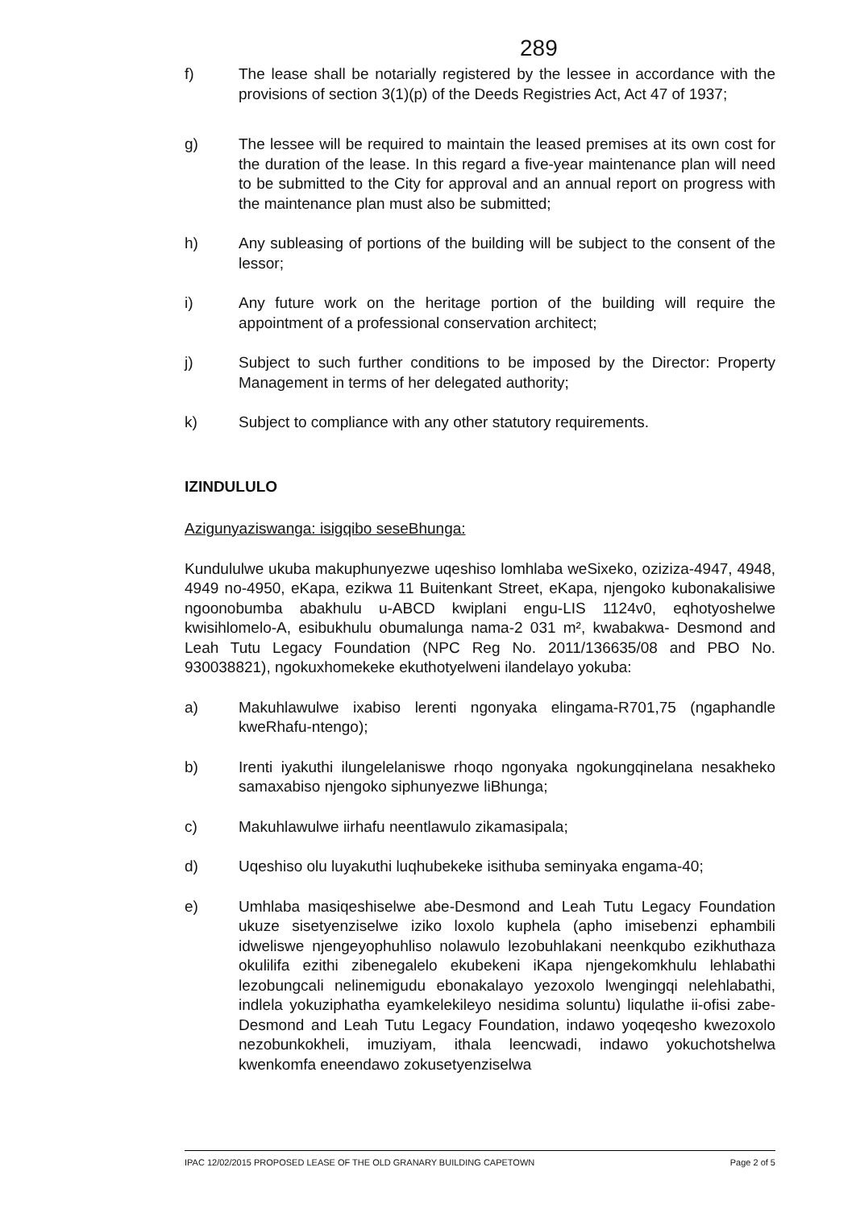289
f) The lease shall be notarially registered by the lessee in accordance with the provisions of section 3(1)(p) of the Deeds Registries Act, Act 47 of 1937;
g) The lessee will be required to maintain the leased premises at its own cost for the duration of the lease. In this regard a five-year maintenance plan will need to be submitted to the City for approval and an annual report on progress with the maintenance plan must also be submitted;
h) Any subleasing of portions of the building will be subject to the consent of the lessor;
i) Any future work on the heritage portion of the building will require the appointment of a professional conservation architect;
j) Subject to such further conditions to be imposed by the Director: Property Management in terms of her delegated authority;
k) Subject to compliance with any other statutory requirements.
IZINDULULO
Azigunyaziswanga: isigqibo seseBhunga:
Kundululwe ukuba makuphunyezwe uqeshiso lomhlaba weSixeko, oziziza-4947, 4948, 4949 no-4950, eKapa, ezikwa 11 Buitenkant Street, eKapa, njengoko kubonakalisiwe ngoonobumba abakhulu u-ABCD kwiplani engu-LIS 1124v0, eqhotyoshelwe kwisihlomelo-A, esibukhulu obumalunga nama-2 031 m², kwabakwa- Desmond and Leah Tutu Legacy Foundation (NPC Reg No. 2011/136635/08 and PBO No. 930038821), ngokuxhomekeke ekuthotyelweni ilandelayo yokuba:
a) Makuhlawulwe ixabiso lerenti ngonyaka elingama-R701,75 (ngaphandle kweRhafu-ntengo);
b) Irenti iyakuthi ilungelelaniswe rhoqo ngonyaka ngokungqinelana nesakheko samaxabiso njengoko siphunyezwe liBhunga;
c) Makuhlawulwe iirhafu neentlawulo zikamasipala;
d) Uqeshiso olu luyakuthi luqhubekeke isithuba seminyaka engama-40;
e) Umhlaba masiqeshiselwe abe-Desmond and Leah Tutu Legacy Foundation ukuze sisetyenziselwe iziko loxolo kuphela (apho imisebenzi ephambili idweliswe njengeyophuhliso nolawulo lezobuhlakani neenkqubo ezikhuthaza okulilifa ezithi zibenegalelo ekubekeni iKapa njengekomkhulu lehlabathi lezobungcali nelinemigudu ebonakalayo yezoxolo lwengingqi nelehlabathi, indlela yokuziphatha eyamkelekileyo nesidima soluntu) liqulathe ii-ofisi zabe-Desmond and Leah Tutu Legacy Foundation, indawo yoqeqesho kwezoxolo nezobunkokheli, imuziyam, ithala leencwadi, indawo yokuchotshelwa kwenkomfa eneendawo zokusetyenziselwa
IPAC 12/02/2015 PROPOSED LEASE OF THE OLD GRANARY BUILDING CAPETOWN Page 2 of 5